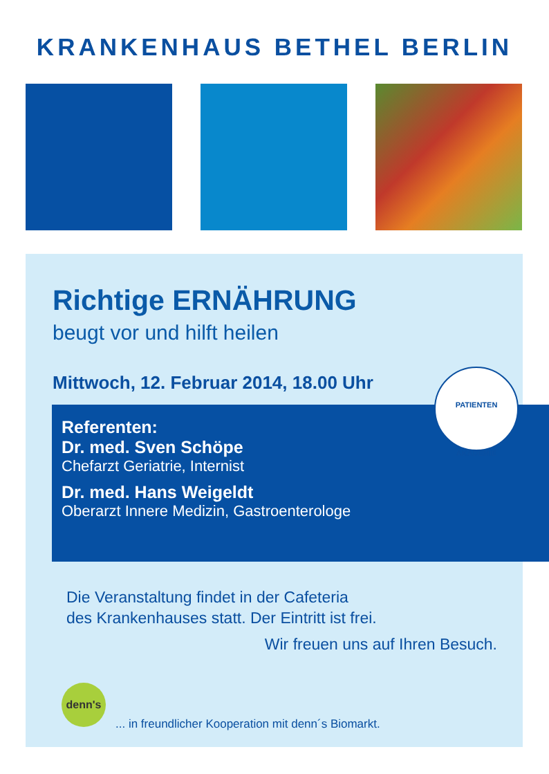KRANKENHAUS BETHEL BERLIN
Richtige ERNÄHRUNG
beugt vor und hilft heilen
Mittwoch, 12. Februar 2014, 18.00 Uhr
Referenten:
Dr. med. Sven Schöpe
Chefarzt Geriatrie, Internist
Dr. med. Hans Weigeldt
Oberarzt Innere Medizin, Gastroenterologe
Die Veranstaltung findet in der Cafeteria
des Krankenhauses statt. Der Eintritt ist frei.
Wir freuen uns auf Ihren Besuch.
denn's
... in freundlicher Kooperation mit denn´s Biomarkt.
PATIENTEN
AKADEMIE